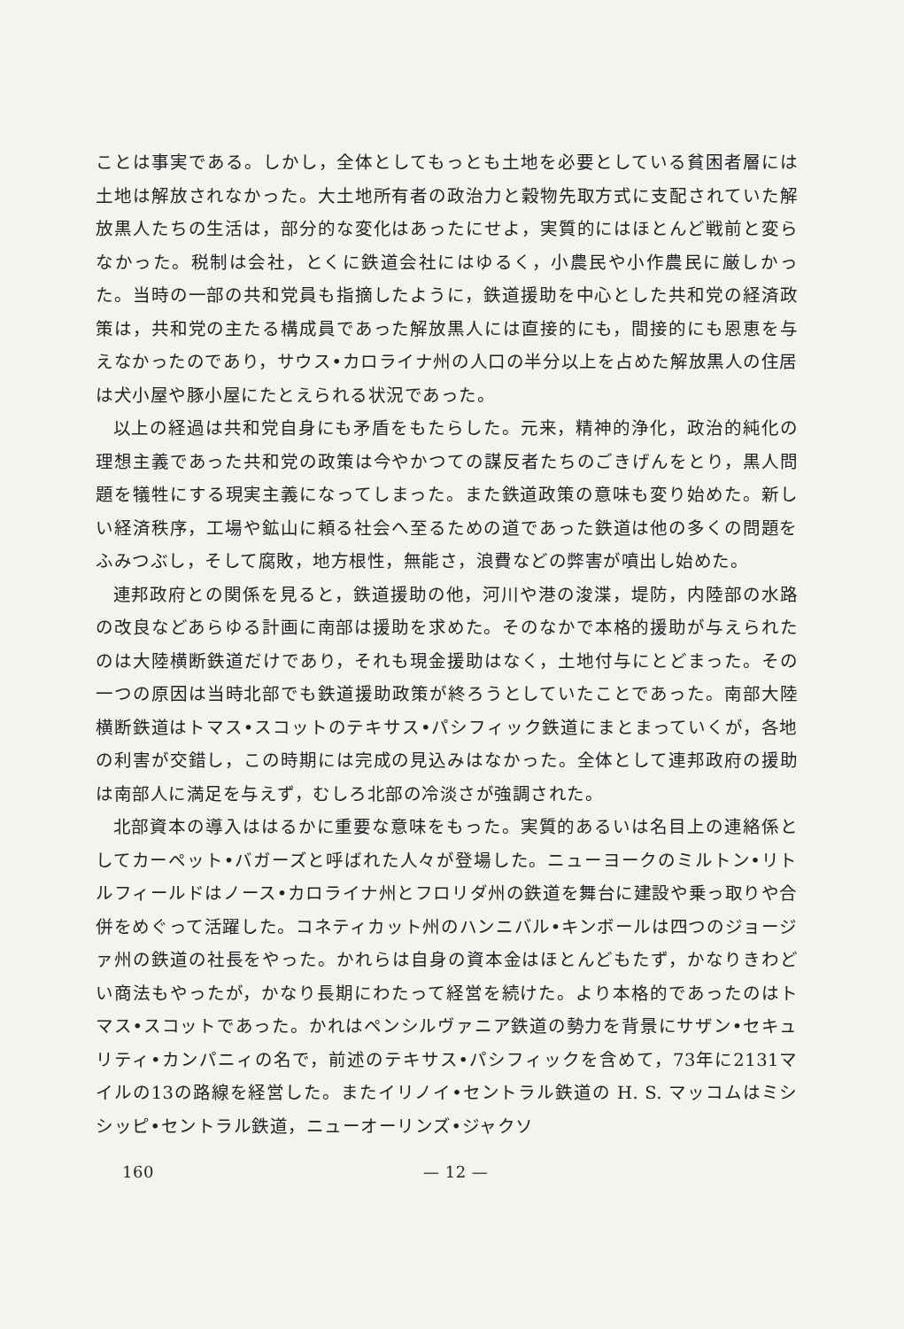ことは事実である。しかし，全体としてもっとも土地を必要としている貧困者層には土地は解放されなかった。大土地所有者の政治力と穀物先取方式に支配されていた解放黒人たちの生活は，部分的な変化はあったにせよ，実質的にはほとんど戦前と変らなかった。税制は会社，とくに鉄道会社にはゆるく，小農民や小作農民に厳しかった。当時の一部の共和党員も指摘したように，鉄道援助を中心とした共和党の経済政策は，共和党の主たる構成員であった解放黒人には直接的にも，間接的にも恩恵を与えなかったのであり，サウス•カロライナ州の人口の半分以上を占めた解放黒人の住居は犬小屋や豚小屋にたとえられる状況であった。
以上の経過は共和党自身にも矛盾をもたらした。元来，精神的浄化，政治的純化の理想主義であった共和党の政策は今やかつての謀反者たちのごきげんをとり，黒人問題を犠牲にする現実主義になってしまった。また鉄道政策の意味も変り始めた。新しい経済秩序，工場や鉱山に頼る社会へ至るための道であった鉄道は他の多くの問題をふみつぶし，そして腐敗，地方根性，無能さ，浪費などの弊害が噴出し始めた。
連邦政府との関係を見ると，鉄道援助の他，河川や港の浚渫，堤防，内陸部の水路の改良などあらゆる計画に南部は援助を求めた。そのなかで本格的援助が与えられたのは大陸横断鉄道だけであり，それも現金援助はなく，土地付与にとどまった。その一つの原因は当時北部でも鉄道援助政策が終ろうとしていたことであった。南部大陸横断鉄道はトマス•スコットのテキサス•パシフィック鉄道にまとまっていくが，各地の利害が交錯し，この時期には完成の見込みはなかった。全体として連邦政府の援助は南部人に満足を与えず，むしろ北部の冷淡さが強調された。
北部資本の導入ははるかに重要な意味をもった。実質的あるいは名目上の連絡係としてカーペット•バガーズと呼ばれた人々が登場した。ニューヨークのミルトン•リトルフィールドはノース•カロライナ州とフロリダ州の鉄道を舞台に建設や乗っ取りや合併をめぐって活躍した。コネティカット州のハンニバル•キンボールは四つのジョージァ州の鉄道の社長をやった。かれらは自身の資本金はほとんどもたず，かなりきわどい商法もやったが，かなり長期にわたって経営を続けた。より本格的であったのはトマス•スコットであった。かれはペンシルヴァニア鉄道の勢力を背景にサザン•セキュリティ•カンパニィの名で，前述のテキサス•パシフィックを含めて，73年に2131マイルの13の路線を経営した。またイリノイ•セントラル鉄道の H. S. マッコムはミシシッピ•セントラル鉄道，ニューオーリンズ•ジャクソ
160 — 12 —